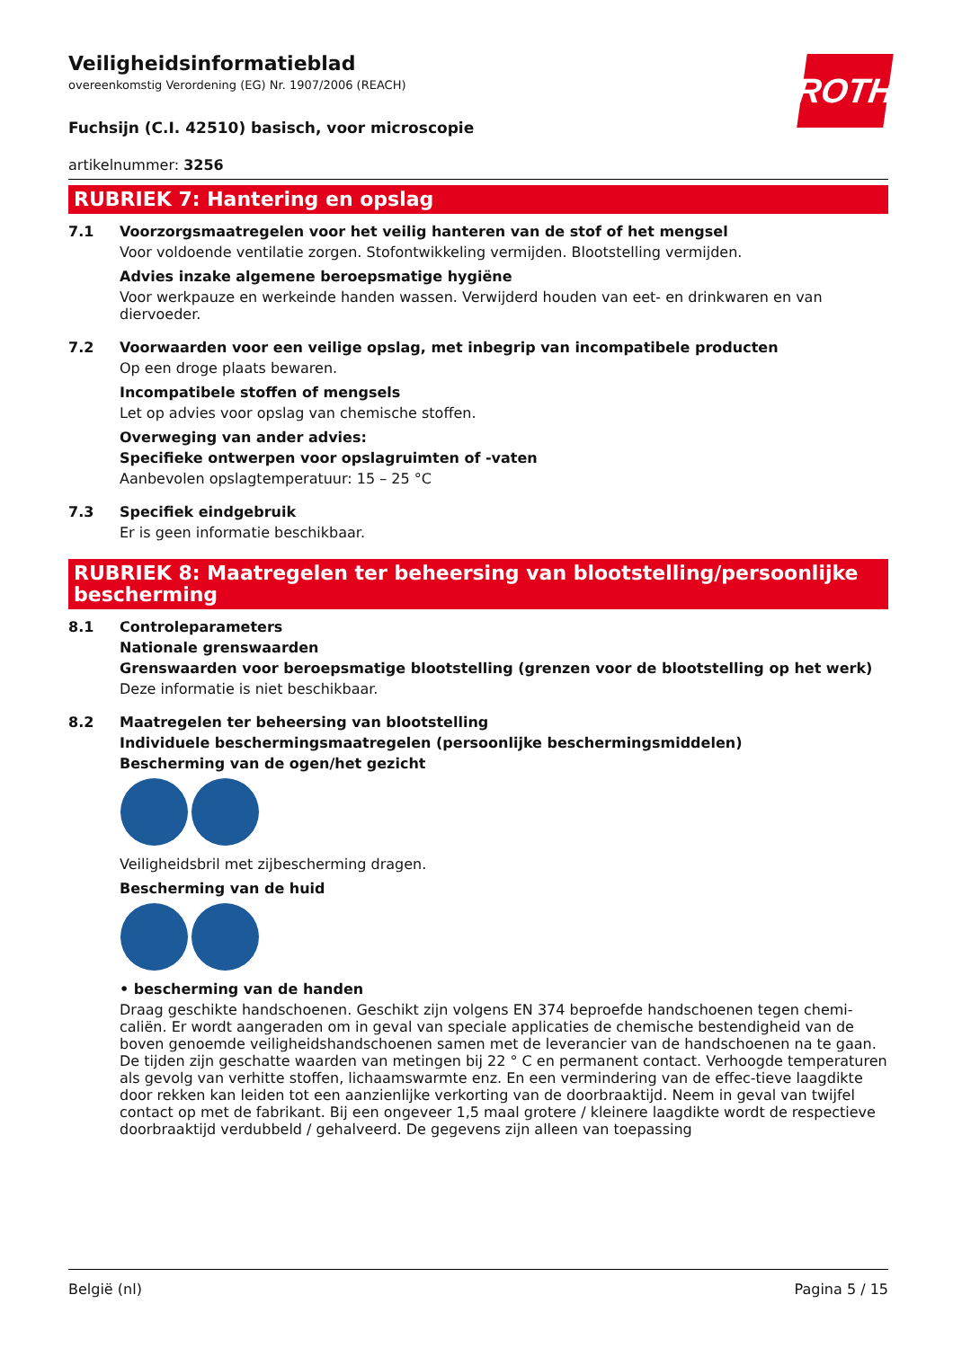ROTH
Veiligheidsinformatieblad
overeenkomstig Verordening (EG) Nr. 1907/2006 (REACH)
Fuchsijn (C.I. 42510) basisch, voor microscopie
artikelnummer: 3256
RUBRIEK 7: Hantering en opslag
7.1 Voorzorgsmaatregelen voor het veilig hanteren van de stof of het mengsel
Voor voldoende ventilatie zorgen. Stofontwikkeling vermijden. Blootstelling vermijden.
Advies inzake algemene beroepsmatige hygiëne
Voor werkpauze en werkeinde handen wassen. Verwijderd houden van eet- en drinkwaren en van diervoeder.
7.2 Voorwaarden voor een veilige opslag, met inbegrip van incompatibele producten
Op een droge plaats bewaren.
Incompatibele stoffen of mengsels
Let op advies voor opslag van chemische stoffen.
Overweging van ander advies:
Specifieke ontwerpen voor opslagruimten of -vaten
Aanbevolen opslagtemperatuur: 15 – 25 °C
7.3 Specifiek eindgebruik
Er is geen informatie beschikbaar.
RUBRIEK 8: Maatregelen ter beheersing van blootstelling/persoonlijke bescherming
8.1 Controleparameters
Nationale grenswaarden
Grenswaarden voor beroepsmatige blootstelling (grenzen voor de blootstelling op het werk)
Deze informatie is niet beschikbaar.
8.2 Maatregelen ter beheersing van blootstelling
Individuele beschermingsmaatregelen (persoonlijke beschermingsmiddelen)
Bescherming van de ogen/het gezicht
Veiligheidsbril met zijbescherming dragen.
Bescherming van de huid
• bescherming van de handen
Draag geschikte handschoenen. Geschikt zijn volgens EN 374 beproefde handschoenen tegen chemi-caliën. Er wordt aangeraden om in geval van speciale applicaties de chemische bestendigheid van de boven genoemde veiligheidshandschoenen samen met de leverancier van de handschoenen na te gaan. De tijden zijn geschatte waarden van metingen bij 22 ° C en permanent contact. Verhoogde temperaturen als gevolg van verhitte stoffen, lichaamswarmte enz. En een vermindering van de effec-tieve laagdikte door rekken kan leiden tot een aanzienlijke verkorting van de doorbraaktijd. Neem in geval van twijfel contact op met de fabrikant. Bij een ongeveer 1,5 maal grotere / kleinere laagdikte wordt de respectieve doorbraaktijd verdubbeld / gehalveerd. De gegevens zijn alleen van toepassing
België (nl) Pagina 5 / 15